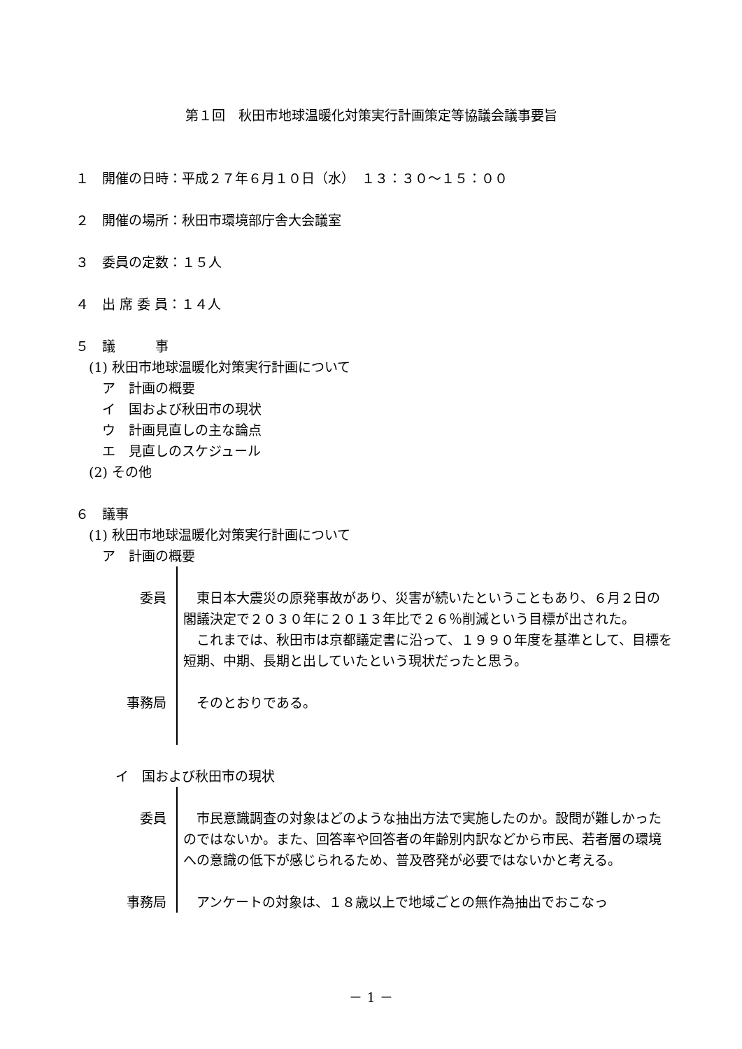第１回　秋田市地球温暖化対策実行計画策定等協議会議事要旨
１　開催の日時：平成２７年６月１０日（水）　１３：３０～１５：００
２　開催の場所：秋田市環境部庁舎大会議室
３　委員の定数：１５人
４　出 席 委 員：１４人
５　議　　　事
　(1) 秋田市地球温暖化対策実行計画について
　　ア　計画の概要
　　イ　国および秋田市の現状
　　ウ　計画見直しの主な論点
　　エ　見直しのスケジュール
　(2) その他
６　議事
　(1) 秋田市地球温暖化対策実行計画について
　　ア　計画の概要
委員 　東日本大震災の原発事故があり、災害が続いたということもあり、６月２日の閣議決定で２０３０年に２０１３年比で２６％削減という目標が出された。
　これまでは、秋田市は京都議定書に沿って、１９９０年度を基準として、目標を短期、中期、長期と出していたという現状だったと思う。
事務局 　そのとおりである。
　　　イ　国および秋田市の現状
委員 　市民意識調査の対象はどのような抽出方法で実施したのか。設問が難しかったのではないか。また、回答率や回答者の年齢別内訳などから市民、若者層の環境への意識の低下が感じられるため、普及啓発が必要ではないかと考える。
事務局 　アンケートの対象は、１８歳以上で地域ごとの無作為抽出でおこなっ
－ 1 －